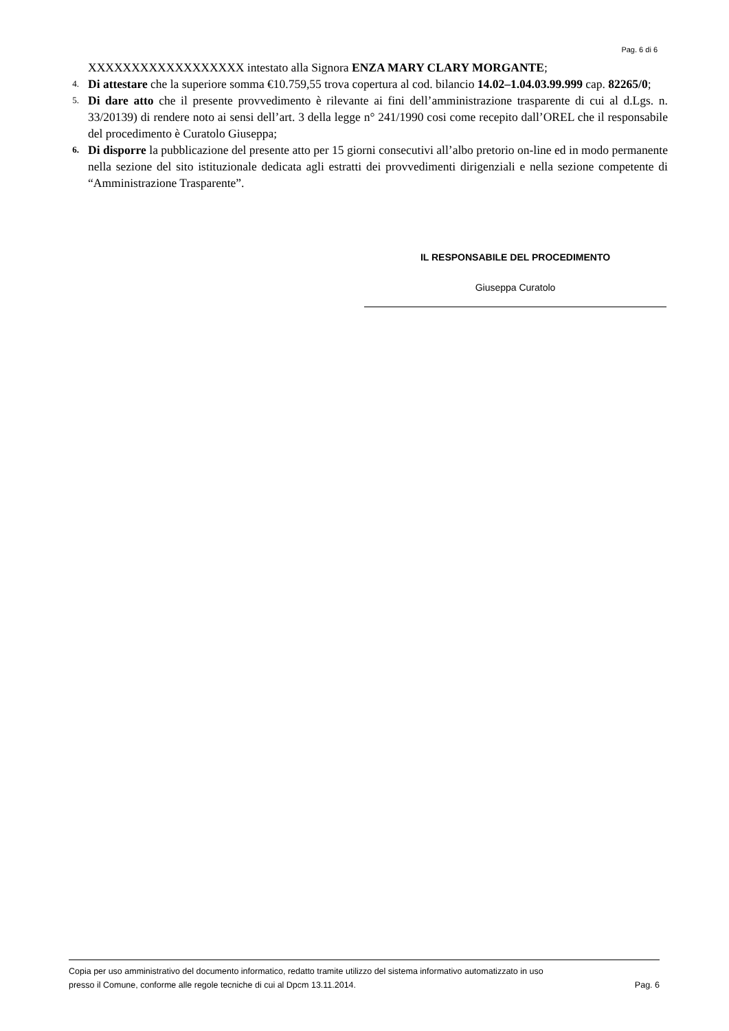Pag. 6 di 6
XXXXXXXXXXXXXXXXXX intestato alla Signora ENZA MARY CLARY MORGANTE;
4. Di attestare che la superiore somma €10.759,55 trova copertura al cod. bilancio 14.02–1.04.03.99.999 cap. 82265/0;
5. Di dare atto che il presente provvedimento è rilevante ai fini dell’amministrazione trasparente di cui al d.Lgs. n. 33/20139) di rendere noto ai sensi dell’art. 3 della legge n° 241/1990 cosi come recepito dall’OREL che il responsabile del procedimento è Curatolo Giuseppa;
6. Di disporre la pubblicazione del presente atto per 15 giorni consecutivi all’albo pretorio on-line ed in modo permanente nella sezione del sito istituzionale dedicata agli estratti dei provvedimenti dirigenziali e nella sezione competente di “Amministrazione Trasparente”.
IL RESPONSABILE DEL PROCEDIMENTO
Giuseppa Curatolo
Copia per uso amministrativo del documento informatico, redatto tramite utilizzo del sistema informativo automatizzato in uso
presso il Comune, conforme alle regole tecniche di cui al Dpcm 13.11.2014. Pag. 6